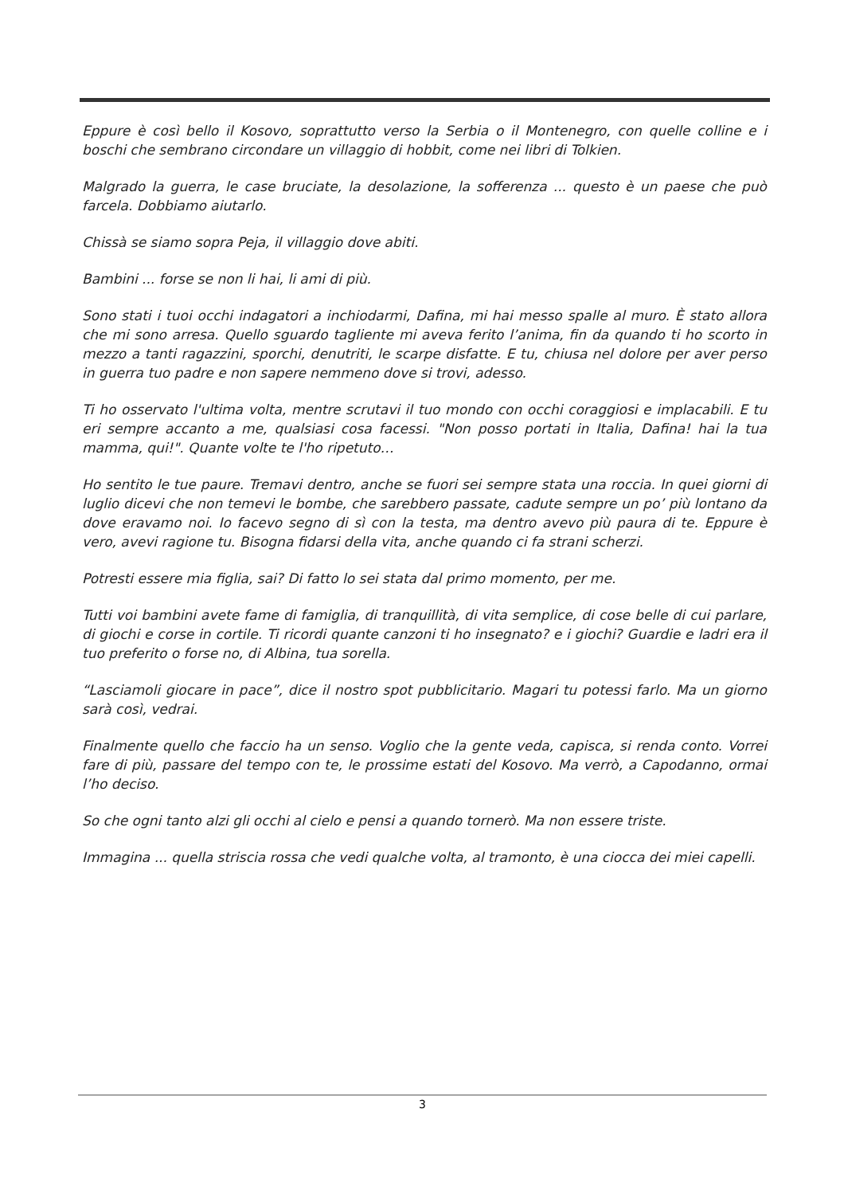Eppure è così bello il Kosovo, soprattutto verso la Serbia o il Montenegro, con quelle colline e i boschi che sembrano circondare un villaggio di hobbit, come nei libri di Tolkien.
Malgrado la guerra, le case bruciate, la desolazione, la sofferenza ... questo è un paese che può farcela. Dobbiamo aiutarlo.
Chissà se siamo sopra Peja, il villaggio dove abiti.
Bambini ... forse se non li hai, li ami di più.
Sono stati i tuoi occhi indagatori a inchiodarmi, Dafina, mi hai messo spalle al muro. È stato allora che mi sono arresa. Quello sguardo tagliente mi aveva ferito l’anima, fin da quando ti ho scorto in mezzo a tanti ragazzini, sporchi, denutriti, le scarpe disfatte. E tu, chiusa nel dolore per aver perso in guerra tuo padre e non sapere nemmeno dove si trovi, adesso.
Ti ho osservato l'ultima volta, mentre scrutavi il tuo mondo con occhi coraggiosi e implacabili. E tu eri sempre accanto a me, qualsiasi cosa facessi. "Non posso portati in Italia, Dafina! hai la tua mamma, qui!". Quante volte te l'ho ripetuto…
Ho sentito le tue paure. Tremavi dentro, anche se fuori sei sempre stata una roccia. In quei giorni di luglio dicevi che non temevi le bombe, che sarebbero passate, cadute sempre un po’ più lontano da dove eravamo noi. Io facevo segno di sì con la testa, ma dentro avevo più paura di te. Eppure è vero, avevi ragione tu. Bisogna fidarsi della vita, anche quando ci fa strani scherzi.
Potresti essere mia figlia, sai? Di fatto lo sei stata dal primo momento, per me.
Tutti voi bambini avete fame di famiglia, di tranquillità, di vita semplice, di cose belle di cui parlare, di giochi e corse in cortile. Ti ricordi quante canzoni ti ho insegnato? e i giochi? Guardie e ladri era il tuo preferito o forse no, di Albina, tua sorella.
“Lasciamoli giocare in pace”, dice il nostro spot pubblicitario. Magari tu potessi farlo. Ma un giorno sarà così, vedrai.
Finalmente quello che faccio ha un senso. Voglio che la gente veda, capisca, si renda conto. Vorrei fare di più, passare del tempo con te, le prossime estati del Kosovo. Ma verrò, a Capodanno, ormai l’ho deciso.
So che ogni tanto alzi gli occhi al cielo e pensi a quando tornerò. Ma non essere triste.
Immagina ... quella striscia rossa che vedi qualche volta, al tramonto, è una ciocca dei miei capelli.
3